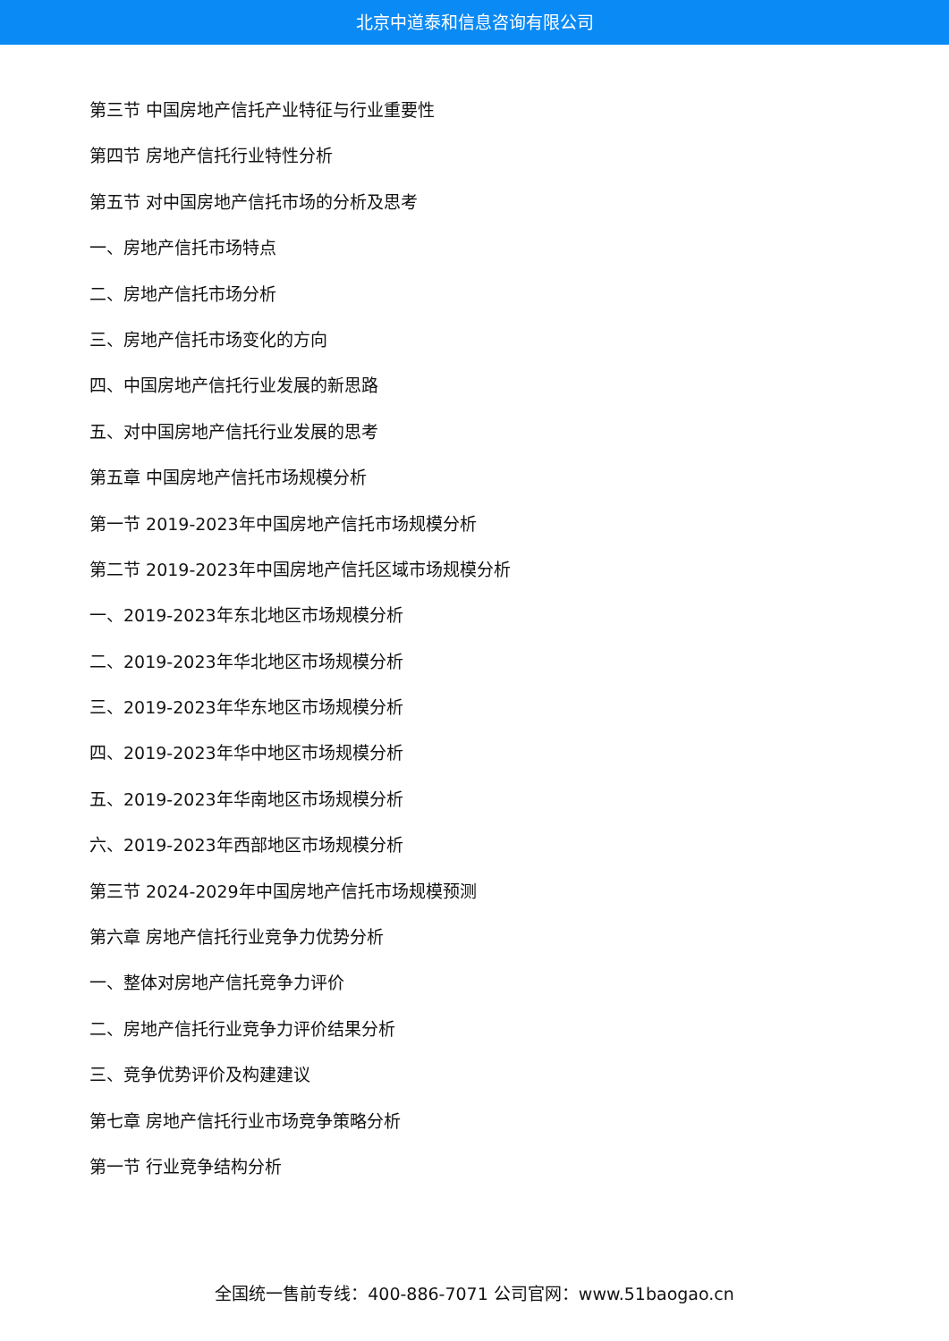北京中道泰和信息咨询有限公司
第三节 中国房地产信托产业特征与行业重要性
第四节 房地产信托行业特性分析
第五节 对中国房地产信托市场的分析及思考
一、房地产信托市场特点
二、房地产信托市场分析
三、房地产信托市场变化的方向
四、中国房地产信托行业发展的新思路
五、对中国房地产信托行业发展的思考
第五章 中国房地产信托市场规模分析
第一节 2019-2023年中国房地产信托市场规模分析
第二节 2019-2023年中国房地产信托区域市场规模分析
一、2019-2023年东北地区市场规模分析
二、2019-2023年华北地区市场规模分析
三、2019-2023年华东地区市场规模分析
四、2019-2023年华中地区市场规模分析
五、2019-2023年华南地区市场规模分析
六、2019-2023年西部地区市场规模分析
第三节 2024-2029年中国房地产信托市场规模预测
第六章 房地产信托行业竞争力优势分析
一、整体对房地产信托竞争力评价
二、房地产信托行业竞争力评价结果分析
三、竞争优势评价及构建建议
第七章 房地产信托行业市场竞争策略分析
第一节 行业竞争结构分析
全国统一售前专线：400-886-7071 公司官网：www.51baogao.cn